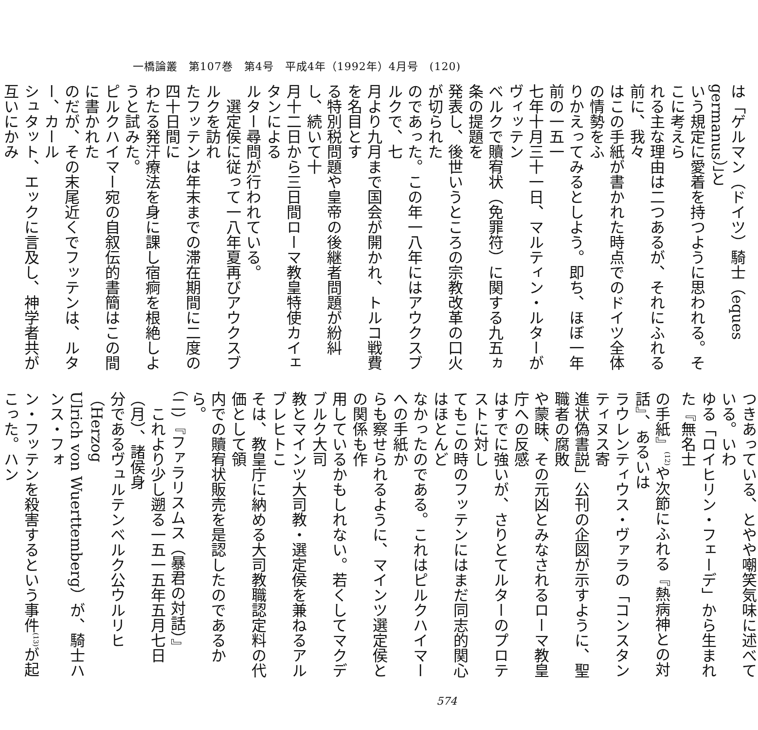一橋論叢　第107巻　第4号　平成4年（1992年）4月号　(120)
は「ゲルマン（ドイツ）騎士（eques germanus）」と
いう規定に愛着を持つように思われる。そこに考えら
れる主な理由は二つあるが、それにふれる前に、我々
はこの手紙が書かれた時点でのドイツ全体の情勢をふ
りかえってみるとしよう。即ち、ほぼ一年前の一五一
七年十月三十一日、マルティン・ルターがヴィッテン
ベルクで贖宥状（免罪符）に関する九五ヵ条の提題を
発表し、後世いうところの宗教改革の口火が切られた
のであった。この年一八年にはアウクスブルクで、七
月より九月まで国会が開かれ、トルコ戦費を名目とす
る特別税問題や皇帝の後継者問題が紛糾し、続いて十
月十二日から三日間ローマ教皇特使カイェタンによる
ルター尋問が行われている。
　選定侯に従って一八年夏再びアウクスブルクを訪れ
たフッテンは年末までの滞在期間に二度の四十日間に
わたる発汗療法を身に課し宿痾を根絶しようと試みた。
ピルクハイマー宛の自叙伝的書簡はこの間に書かれた
のだが、その末尾近くでフッテンは、ルター、カール
シュタット、エックに言及し、神学者共が互いにかみ
つきあっている、とやや嘲笑気味に述べている。いわ
ゆる「ロイヒリン・フェーデ」から生まれた『無名士
の手紙』<sup>(12)</sup>や次節にふれる『熱病神との対話』、あるいは
ラウレンティウス・ヴァラの「コンスタンティヌス寄
進状偽書説」公刊の企図が示すように、聖職者の腐敗
や蒙昧、その元凶とみなされるローマ教皇庁への反感
はすでに強いが、さりとてルターのプロテストに対し
てもこの時のフッテンにはまだ同志的関心はほとんど
なかったのである。これはピルクハイマーへの手紙か
らも察せられるように、マインツ選定侯との関係も作
用しているかもしれない。若くしてマクデブルク大司
教とマインツ大司教・選定侯を兼ねるアルブレヒトこ
そは、教皇庁に納める大司教職認定料の代価として領
内での贖宥状販売を是認したのであるから。
（二）『ファラリスムス（暴君の対話）』
　これより少し遡る一五一五年五月七日（月）、諸侯身
分であるヴュルテンベルク公ウルリヒ（Herzog
Ulrich von Wuerttemberg）が、騎士ハンス・フォ
ン・フッテンを殺害するという事件<sup>(13)</sup>が起こった。ハン
574